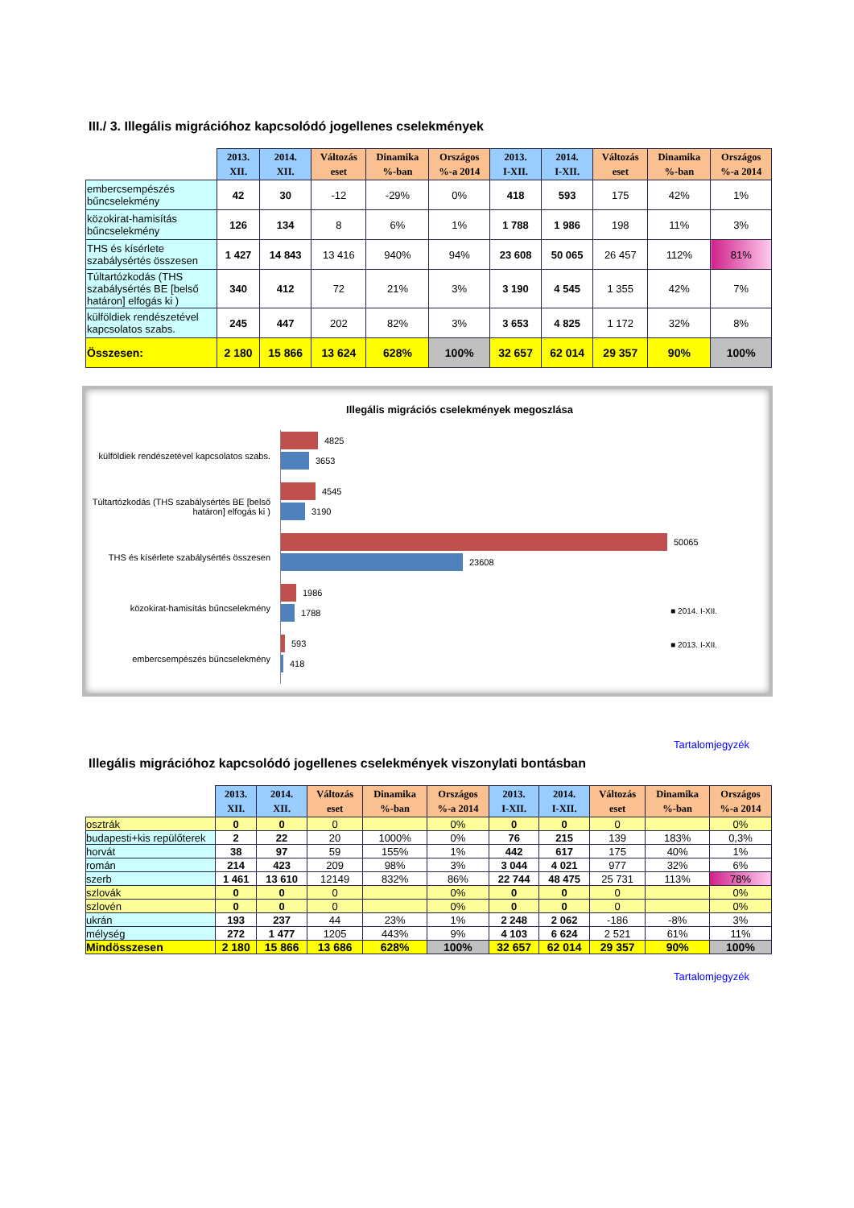III./ 3. Illegális migrációhoz kapcsolódó jogellenes cselekmények
| | 2013. XII. | 2014. XII. | Változás eset | Dinamika %-ban | Országos %-a 2014 | 2013. I-XII. | 2014. I-XII. | Változás eset | Dinamika %-ban | Országos %-a 2014 |
| --- | --- | --- | --- | --- | --- | --- | --- | --- | --- | --- |
| embercsempészés bűncselekmény | 42 | 30 | -12 | -29% | 0% | 418 | 593 | 175 | 42% | 1% |
| közokirat-hamisítás bűncselekmény | 126 | 134 | 8 | 6% | 1% | 1 788 | 1 986 | 198 | 11% | 3% |
| THS és kísérlete szabálysértés összesen | 1 427 | 14 843 | 13 416 | 940% | 94% | 23 608 | 50 065 | 26 457 | 112% | 81% |
| Túltartózkodás (THS szabálysértés BE [belső határon] elfogás ki ) | 340 | 412 | 72 | 21% | 3% | 3 190 | 4 545 | 1 355 | 42% | 7% |
| külföldiek rendészetével kapcsolatos szabs. | 245 | 447 | 202 | 82% | 3% | 3 653 | 4 825 | 1 172 | 32% | 8% |
| Összesen: | 2 180 | 15 866 | 13 624 | 628% | 100% | 32 657 | 62 014 | 29 357 | 90% | 100% |
Illegális migrációs cselekmények megoszlása
külföldiek rendészetével kapcsolatos szabs.
4825
3653
Túltartózkodás (THS szabálysértés BE [belső határon] elfogás ki )
4545
3190
THS és kísérlete szabálysértés összesen
50065
23608
közokirat-hamisítás bűncselekmény
1986
1788
embercsempészés bűncselekmény
593
418
■ 2014. I-XII.
■ 2013. I-XII.
Tartalomjegyzék
Illegális migrációhoz kapcsolódó jogellenes cselekmények viszonylati bontásban
| | 2013. XII. | 2014. XII. | Változás eset | Dinamika %-ban | Országos %-a 2014 | 2013. I-XII. | 2014. I-XII. | Változás eset | Dinamika %-ban | Országos %-a 2014 |
| --- | --- | --- | --- | --- | --- | --- | --- | --- | --- | --- |
| osztrák | 0 | 0 | 0 | | 0% | 0 | 0 | 0 | | 0% |
| budapesti+kis repülőterek | 2 | 22 | 20 | 1000% | 0% | 76 | 215 | 139 | 183% | 0,3% |
| horvát | 38 | 97 | 59 | 155% | 1% | 442 | 617 | 175 | 40% | 1% |
| román | 214 | 423 | 209 | 98% | 3% | 3 044 | 4 021 | 977 | 32% | 6% |
| szerb | 1 461 | 13 610 | 12149 | 832% | 86% | 22 744 | 48 475 | 25 731 | 113% | 78% |
| szlovák | 0 | 0 | 0 | | 0% | 0 | 0 | 0 | | 0% |
| szlovén | 0 | 0 | 0 | | 0% | 0 | 0 | 0 | | 0% |
| ukrán | 193 | 237 | 44 | 23% | 1% | 2 248 | 2 062 | -186 | -8% | 3% |
| mélység | 272 | 1 477 | 1205 | 443% | 9% | 4 103 | 6 624 | 2 521 | 61% | 11% |
| Mindösszesen | 2 180 | 15 866 | 13 686 | 628% | 100% | 32 657 | 62 014 | 29 357 | 90% | 100% |
Tartalomjegyzék